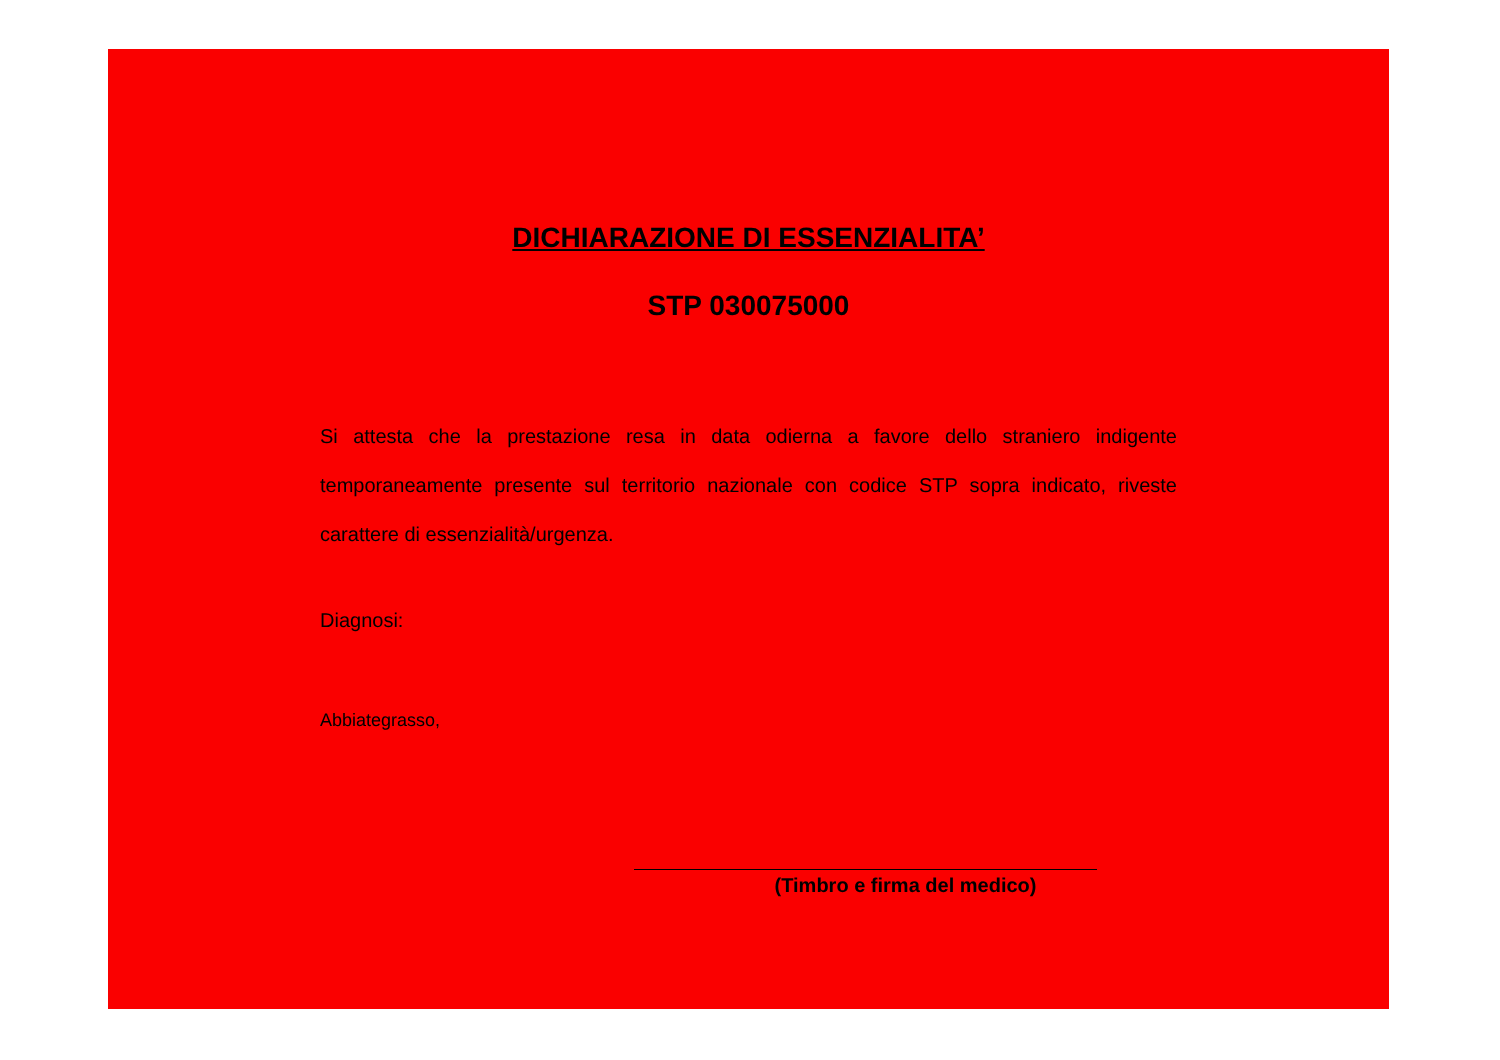DICHIARAZIONE DI ESSENZIALITA’
STP 030075000
Si attesta che la prestazione resa in data odierna a favore dello straniero indigente temporaneamente presente sul territorio nazionale con codice STP sopra indicato, riveste carattere di essenzialità/urgenza.
Diagnosi:
Abbiategrasso,
(Timbro e firma del medico)